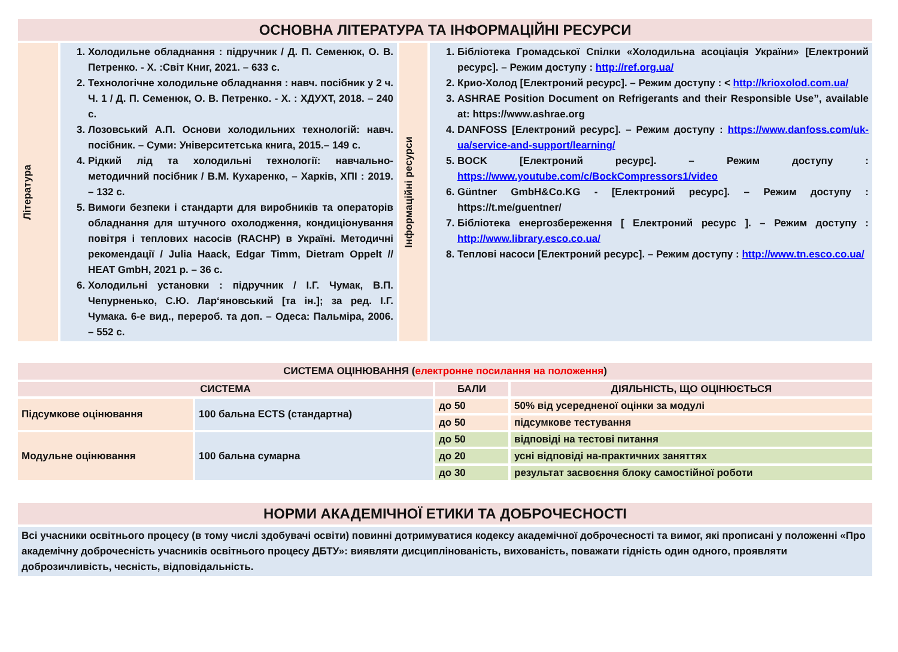| ОСНОВНА ЛІТЕРАТУРА ТА ІНФОРМАЦІЙНІ РЕСУРСИ | | | |
| Література | 1. Холодильне обладнання : підручник / Д. П. Семенюк, О. В. Петренко. - Х. :Світ Книг, 2021. – 633 с. 2. Технологічне холодильне обладнання : навч. посібник у 2 ч. Ч. 1 / Д. П. Семенюк, О. В. Петренко. - Х. : ХДУХТ, 2018. – 240 с. 3. Лозовський А.П. Основи холодильних технологій: навч. посібник. – Суми: Університетська книга, 2015.– 149 с. 4. Рідкий лід та холодильні технології: навчально-методичний посібник / В.М. Кухаренко, – Харків, ХПІ : 2019. – 132 с. 5. Вимоги безпеки і стандарти для виробників та операторів обладнання для штучного охолодження, кондиціонування повітря і теплових насосів (RACHP) в Україні. Методичні рекомендації / Julia Haack, Edgar Timm, Dietram Oppelt // HEAT GmbH, 2021 р. – 36 с. 6. Холодильні установки : підручник / І.Г. Чумак, В.П. Чепурненько, С.Ю. Лар‘яновський [та ін.]; за ред. І.Г. Чумака. 6-е вид., перероб. та доп. – Одеса: Пальміра, 2006. – 552 с. | Інформаційні ресурси | 1. Бібліотека Громадської Спілки «Холодильна асоціація України» [Електроний ресурс]. – Режим доступу : http://ref.org.ua/ 2. Крио-Холод [Електроний ресурс]. – Режим доступу : < http://krioxolod.com.ua/ 3. ASHRAE Position Document on Refrigerants and their Responsible Use”, available at: https://www.ashrae.org 4. DANFOSS [Електроний ресурс]. – Режим доступу : https://www.danfoss.com/uk-ua/service-and-support/learning/ 5. BOCK [Електроний ресурс]. – Режим доступу : https://www.youtube.com/c/BockCompressors1/video 6. Güntner GmbH&Co.KG - [Електроний ресурс]. – Режим доступу : https://t.me/guentner/ 7. Бібліотека енергозбереження [ Електроний ресурс ]. – Режим доступу : http://www.library.esco.co.ua/ 8. Теплові насоси [Електроний ресурс]. – Режим доступу : http://www.tn.esco.co.ua/ |
| СИСТЕМА ОЦІНЮВАННЯ ( електронне посилання на положення ) | | | |
| СИСТЕМА | | БАЛИ | ДІЯЛЬНІСТЬ, ЩО ОЦІНЮЄТЬСЯ |
| Підсумкове оцінювання | 100 бальна ECTS (стандартна) | до 50 | 50% від усередненої оцінки за модулі |
| | | до 50 | підсумкове тестування |
| Модульне оцінювання | 100 бальна сумарна | до 50 | відповіді на тестові питання |
| | | до 20 | усні відповіді на-практичних заняттях |
| | | до 30 | результат засвоєння блоку самостійної роботи |
| НОРМИ АКАДЕМІЧНОЇ ЕТИКИ ТА ДОБРОЧЕСНОСТІ |
| Всі учасники освітнього процесу (в тому числі здобувачі освіти) повинні дотримуватися кодексу академічної доброчесності та вимог, які прописані у положенні «Про академічну доброчесність учасників освітнього процесу ДБТУ»: виявляти дисциплінованість, вихованість, поважати гідність один одного, проявляти доброзичливість, чесність, відповідальність. |